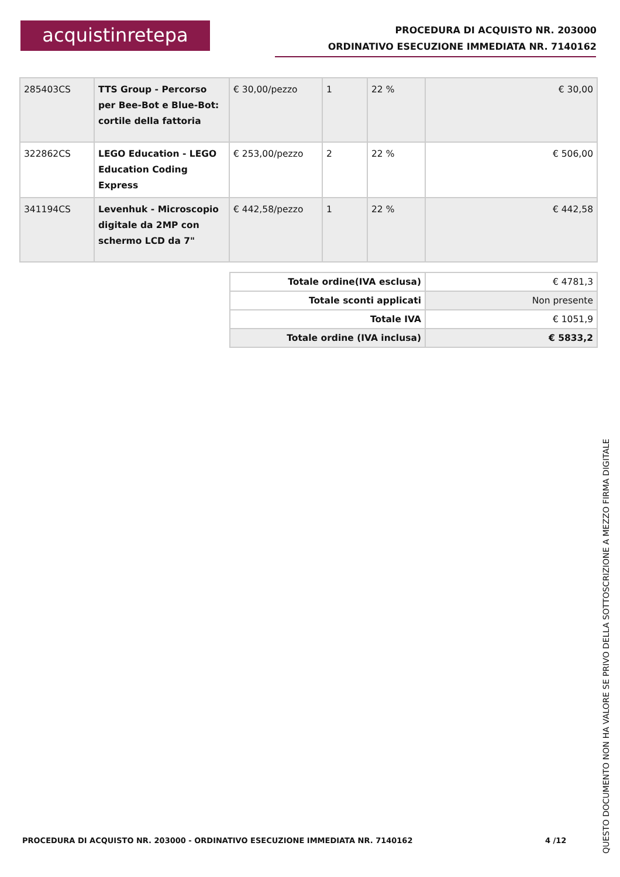acquistinretepa
PROCEDURA DI ACQUISTO NR. 203000
ORDINATIVO ESECUZIONE IMMEDIATA NR. 7140162
| 285403CS | TTS Group - Percorso per Bee-Bot e Blue-Bot: cortile della fattoria | € 30,00/pezzo | 1 | 22 % | € 30,00 |
| 322862CS | LEGO Education - LEGO Education Coding Express | € 253,00/pezzo | 2 | 22 % | € 506,00 |
| 341194CS | Levenhuk - Microscopio digitale da 2MP con schermo LCD da 7" | € 442,58/pezzo | 1 | 22 % | € 442,58 |
| Totale ordine(IVA esclusa) | € 4781,3 |
| Totale sconti applicati | Non presente |
| Totale IVA | € 1051,9 |
| Totale ordine (IVA inclusa) | € 5833,2 |
PROCEDURA DI ACQUISTO NR. 203000 - ORDINATIVO ESECUZIONE IMMEDIATA NR. 7140162
4 /12
QUESTO DOCUMENTO NON HA VALORE SE PRIVO DELLA SOTTOSCRIZIONE A MEZZO FIRMA DIGITALE